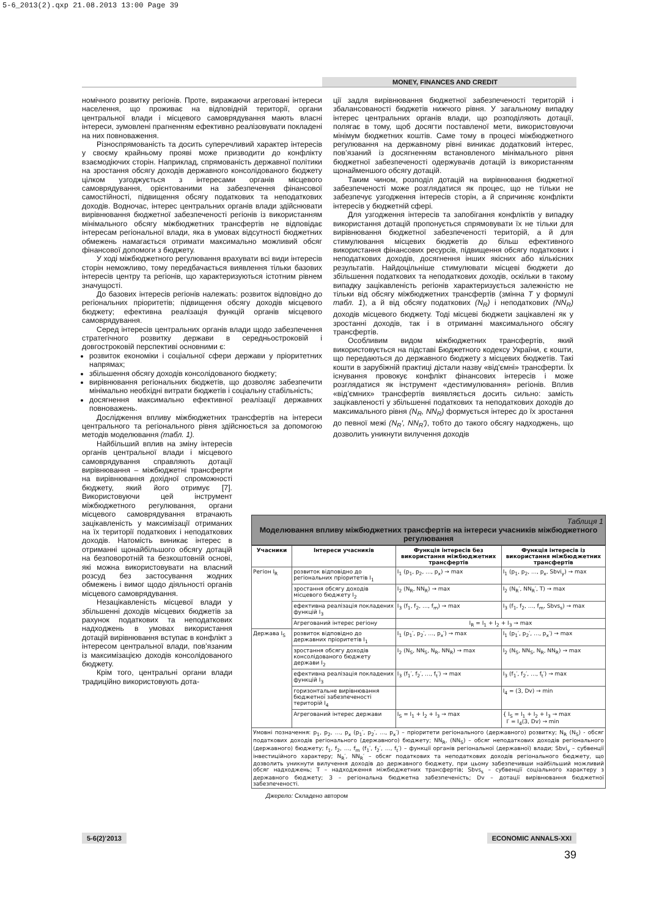5-6_2013(2).qxp 21.08.2013 13:00 Page 39
MONEY, FINANCES AND CREDIT
номічного розвитку регіонів. Проте, виражаючи агреговані інтереси населення, що проживає на відповідній території, органи центральної влади і місцевого самоврядування мають власні інтереси, зумовлені прагненням ефективно реалізовувати покладені на них повноваження.
Різноспрямованість та досить суперечливий характер інтересів у своєму крайньому прояві може призводити до конфлікту взаємодіючих сторін. Наприклад, спрямованість державної політики на зростання обсягу доходів державного консолідованого бюджету цілком узгоджується з інтересами органів місцевого самоврядування, орієнтованими на забезпечення фінансової самостійності, підвищення обсягу податкових та неподаткових доходів. Водночас, інтерес центральних органів влади здійснювати вирівнювання бюджетної забезпеченості регіонів із використанням мінімального обсягу міжбюджетних трансфертів не відповідає інтересам регіональної влади, яка в умовах відсутності бюджетних обмежень намагається отримати максимально можливий обсяг фінансової допомоги з бюджету.
У ході міжбюджетного регулювання врахувати всі види інтересів сторін неможливо, тому передбачається виявлення тільки базових інтересів центру та регіонів, що характеризуються істотним рівнем значущості.
До базових інтересів регіонів належать: розвиток відповідно до регіональних пріоритетів; підвищення обсягу доходів місцевого бюджету; ефективна реалізація функцій органів місцевого самоврядування.
Серед інтересів центральних органів влади щодо забезпечення стратегічного розвитку держави в середньостроковій і довгостроковій перспективі основними є:
розвиток економіки і соціальної сфери держави у пріоритетних напрямах;
збільшення обсягу доходів консолідованого бюджету;
вирівнювання регіональних бюджетів, що дозволяє забезпечити мінімально необхідні витрати бюджетів і соціальну стабільність;
досягнення максимально ефективної реалізації державних повноважень.
Дослідження впливу міжбюджетних трансфертів на інтереси центрального та регіонального рівня здійснюється за допомогою методів моделювання (табл. 1).
Найбільший вплив на зміну інтересів органів центральної влади і місцевого самоврядування справляють дотації вирівнювання – міжбюджетні трансферти на вирівнювання дохідної спроможності бюджету, який його отримує [7]. Використовуючи цей інструмент міжбюджетного регулювання, органи місцевого самоврядування втрачають зацікавленість у максимізації отриманих на їх території податкових і неподаткових доходів. Натомість виникає інтерес в отриманні щонайбільшого обсягу дотацій на безповоротній та безкоштовній основі, які можна використовувати на власний розсуд без застосування жодних обмежень і вимог щодо діяльності органів місцевого самоврядування.
Незацікавленість місцевої влади у збільшенні доходів місцевих бюджетів за рахунок податкових та неподаткових надходжень в умовах використання дотацій вирівнювання вступає в конфлікт з інтересом центральної влади, пов’язаним із максимізацією доходів консолідованого бюджету.
Крім того, центральні органи влади традиційно використовують дота-
ції задля вирівнювання бюджетної забезпеченості територій і збалансованості бюджетів нижчого рівня. У загальному випадку інтерес центральних органів влади, що розподіляють дотації, полягає в тому, щоб досягти поставленої мети, використовуючи мінімум бюджетних коштів. Саме тому в процесі міжбюджетного регулювання на державному рівні виникає додатковий інтерес, пов’язаний із досягненням встановленого мінімального рівня бюджетної забезпеченості одержувачів дотацій із використанням щонайменшого обсягу дотацій.
Таким чином, розподіл дотацій на вирівнювання бюджетної забезпеченості може розглядатися як процес, що не тільки не забезпечує узгодження інтересів сторін, а й спричиняє конфлікти інтересів у бюджетній сфері.
Для узгодження інтересів та запобігання конфліктів у випадку використання дотацій пропонується спрямовувати їх не тільки для вирівнювання бюджетної забезпеченості територій, а й для стимулювання місцевих бюджетів до більш ефективного використання фінансових ресурсів, підвищення обсягу податкових і неподаткових доходів, досягнення інших якісних або кількісних результатів. Найдоцільніше стимулювати місцеві бюджети до збільшення податкових та неподаткових доходів, оскільки в такому випадку зацікавленість регіонів характеризується залежністю не тільки від обсягу міжбюджетних трансфертів (змінна T у формулі табл. 1), а й від обсягу податкових (N<sub>R</sub>) і неподаткових (NN<sub>R</sub>) доходів місцевого бюджету. Тоді місцеві бюджети зацікавлені як у зростанні доходів, так і в отриманні максимального обсягу трансфертів.
Особливим видом міжбюджетних трансфертів, який використовується на підставі Бюджетного кодексу України, є кошти, що передаються до державного бюджету з місцевих бюджетів. Такі кошти в зарубіжній практиці дістали назву «від’ємні» трансферти. Їх існування провокує конфлікт фінансових інтересів і може розглядатися як інструмент «дестимулювання» регіонів. Вплив «від’ємних» трансфертів виявляється досить сильно: замість зацікавленості у збільшенні податкових та неподаткових доходів до максимального рівня (N<sub>R</sub>, NN<sub>R</sub>) формується інтерес до їх зростання до певної межі (N<sub>R</sub>′, NN<sub>R</sub>′), тобто до такого обсягу надходжень, що дозволить уникнути вилучення доходів
Таблиця 1
Моделювання впливу міжбюджетних трансфертів на інтереси учасників міжбюджетного регулювання
| Учасники | Інтереси учасників | Функція інтересів без використання міжбюджетних трансфертів | Функція інтересів із використання міжбюджетних трансфертів |
| --- | --- | --- | --- |
| Регіон I<sub>R</sub> | розвиток відповідно до регіональних пріоритетів I<sub>1</sub> | I<sub>1</sub> (p<sub>1</sub>, p<sub>2</sub>, …, p<sub>x</sub>) → max | I<sub>1</sub> (p<sub>1</sub>, p<sub>2</sub>, …, p<sub>x</sub>, Sbvi<sub>y</sub>) → max |
| | зростання обсягу доходів місцевого бюджету I<sub>2</sub> | I<sub>2</sub> (N<sub>R</sub>, NN<sub>R</sub>) → max | I<sub>2</sub> (N<sub>R</sub>′, NN<sub>R</sub>′, T) → max |
| | ефективна реалізація покладених функцій I<sub>3</sub> | I<sub>3</sub> (f<sub>1</sub>, f<sub>2</sub>, …, f<sub>m</sub>) → max | I<sub>3</sub> (f<sub>1</sub>, f<sub>2</sub>, …, f<sub>m</sub>, Sbvs<sub>s</sub>) → max |
| | Агрегований інтерес регіону | I<sub>R</sub> = I<sub>1</sub> + I<sub>2</sub> + I<sub>3</sub> → max | |
| Держава I<sub>S</sub> | розвиток відповідно до державних пріоритетів I<sub>1</sub> | I<sub>1</sub> (p<sub>1</sub>′, p<sub>2</sub>′, …, p<sub>x</sub>′) → max | I<sub>1</sub> (p<sub>1</sub>′, p<sub>2</sub>′, …, p<sub>x</sub>′) → max |
| | зростання обсягу доходів консолідованого бюджету держави I<sub>2</sub> | I<sub>2</sub> (N<sub>S</sub>, NN<sub>S</sub>, N<sub>R</sub>, NN<sub>R</sub>) → max | I<sub>2</sub> (N<sub>S</sub>, NN<sub>S</sub>, N<sub>R</sub>, NN<sub>R</sub>) → max |
| | ефективна реалізація покладених функцій I<sub>3</sub> | I<sub>3</sub> (f<sub>1</sub>′, f<sub>2</sub>′, …, f<sub>t</sub>′) → max | I<sub>3</sub> (f<sub>1</sub>′, f<sub>2</sub>′, …, f<sub>t</sub>′) → max |
| | горизонтальне вирівнювання бюджетної забезпеченості територій I<sub>4</sub> | | I<sub>4</sub> = (З, Dv) → min |
| | Агрегований інтерес держави | I<sub>S</sub> = I<sub>1</sub> + I<sub>2</sub> + I<sub>3</sub> → max | { I<sub>S</sub> = I<sub>1</sub> + I<sub>2</sub> + I<sub>3</sub> → max I′ = I<sub>4</sub>(З, Dv) → min |
| Умовні позначення: p<sub>1</sub>, p<sub>2</sub>, …, p<sub>x</sub> (p<sub>1</sub>′, p<sub>2</sub>′, …, p<sub>x</sub>′) – пріоритети регіонального (державного) розвитку; N<sub>R</sub> (N<sub>S</sub>) - обсяг податкових доходів регіонального (державного) бюджету; NN<sub>R</sub>, (NN<sub>S</sub>) – обсяг неподаткових доходів регіонального (державного) бюджету; f<sub>1</sub>, f<sub>2</sub>, …, f<sub>m</sub> (f<sub>1</sub>′, f<sub>2</sub>′, …, f<sub>t</sub>′) – функції органів регіональної (державної) влади; Sbvi<sub>y</sub> – субвенції інвестиційного характеру; N<sub>R</sub>′, NN<sub>R</sub>′ – обсяг податкових та неподаткових доходів регіонального бюджету, що дозволить уникнути вилучення доходів до державного бюджету, при цьому забезпечивши найбільший можливий обсяг надходжень; T – надходження міжбюджетних трансфертів; Sbvs<sub>s</sub> – субвенції соціального характеру з державного бюджету; З – регіональна бюджетна забезпеченість; Dv – дотації вирівнювання бюджетної забезпеченості. | | | |
Джерело: Складено автором
5-6(2)’2013 ECONOMIC ANNALS-XXI
39